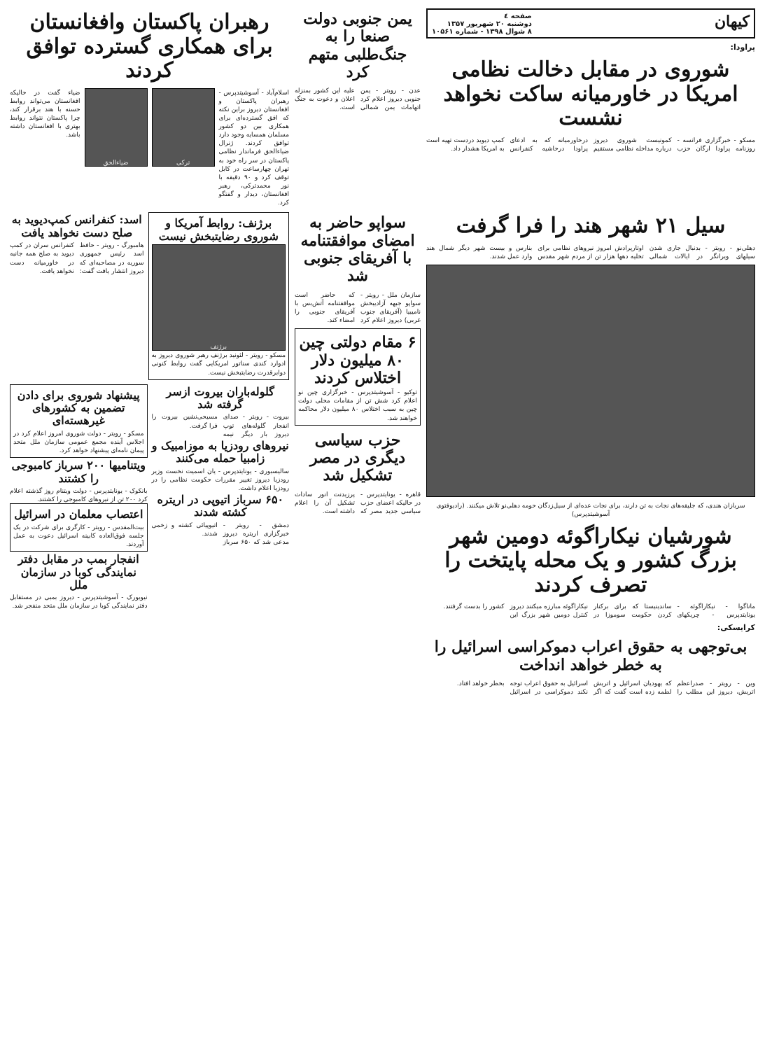رهبران پاکستان وافغانستان برای همکاری گسترده توافق کردند
اسلام‌آباد - آسوشیتدپرس - رهبران پاکستان و افغانستان دیروز براین نکته که افق گسترده‌ای برای همکاری بین دو کشور مسلمان همسایه وجود دارد توافق کردند. ژنرال ضیاءالحق فرماندار نظامی پاکستان در سر راه خود به تهران چهارساعت در کابل توقف کرد و ۹۰ دقیقه با نور محمدترکی، رهبر افغانستان، دیدار و گفتگو کرد.
ترکی ضیاءالحق
ضیاء گفت در حالیکه افغانستان می‌تواند روابط حسنه با هند برقرار کند، چرا پاکستان نتواند روابط بهتری با افغانستان داشته باشد.
یمن جنوبی دولت صنعا را به جنگ‌طلبی متهم کرد
عدن - رویتر - یمن جنوبی دیروز اعلام کرد اتهامات یمن شمالی علیه این کشور بمنزله اعلان و دعوت به جنگ است.
کیهان صفحه ٤
دوشنبه ۲۰ شهریور ۱۳۵۷
۸ شوال ۱۳۹۸ - شماره ۱۰۵۶۱
پراودا:
شوروی در مقابل دخالت نظامی امریکا در خاورمیانه ساکت نخواهد نشست
مسکو - خبرگزاری فرانسه - روزنامه پراودا ارگان حزب کمونیست شوروی دیروز درباره مداخله نظامی مستقیم درخاورمیانه که به ادعای پراودا درحاشیه کنفرانس کمپ دیوید دردست تهیه است به امریکا هشدار داد.
برژنف: روابط آمریکا و شوروی رضایتبخش نیست
برژنف
مسکو - رویتر - لئونید برژنف رهبر شوروی دیروز به ادوارد کندی سناتور امریکایی گفت روابط کنونی دوابرقدرت رضایتبخش نیست.
اسد: کنفرانس کمپ‌دیوید به صلح دست نخواهد یافت
هامبورگ - رویتر - حافظ اسد رئیس جمهوری سوریه در مصاحبه‌ای که دیروز انتشار یافت گفت: کنفرانس سران در کمپ دیوید به صلح همه جانبه در خاورمیانه دست نخواهد یافت.
گلوله‌باران بیروت ازسر گرفته شد
بیروت - رویتر - صدای انفجار گلوله‌های توپ دیروز بار دیگر نیمه مسیحی‌نشین بیروت را فرا گرفت.
نیروهای رودزیا به موزامبیک و زامبیا حمله می‌کنند
سالیسبوری - یونایتدپرس - یان اسمیت نخست وزیر رودزیا دیروز تغییر مقررات حکومت نظامی را در رودزیا اعلام داشت.
۶۵۰ سرباز اتیوپی در اریتره کشته شدند
دمشق - رویتر - خبرگزاری اریتره دیروز مدعی شد که ۶۵۰ سرباز اتیوپیائی کشته و زخمی شدند.
پیشنهاد شوروی برای دادن تضمین به کشورهای غیرهسته‌ای
مسکو - رویتر - دولت شوروی امروز اعلام کرد در اجلاس آینده مجمع عمومی سازمان ملل متحد پیمان نامه‌ای پیشنهاد خواهد کرد.
ویتنامیها ۲۰۰ سرباز کامبوجی را کشتند
بانکوک - یونایتدپرس - دولت ویتنام روز گذشته اعلام کرد ۲۰۰ تن از نیروهای کامبوجی را کشتند.
اعتصاب معلمان در اسرائیل
بیت‌المقدس - رویتر - کارگری برای شرکت در یک جلسه فوق‌العاده کابینه اسرائیل دعوت به عمل آوردند.
انفجار بمب در مقابل دفتر نمایندگی کوبا در سازمان ملل
نیویورک - آسوشیتدپرس - دیروز بمبی در مستقابل دفتر نمایندگی کوبا در سازمان ملل متحد منفجر شد.
سواپو حاضر به امضای موافقتنامه با آفریقای جنوبی شد
سازمان ملل - رویتر - سواپو جبهه آزادیبخش نامیبیا (آفریقای جنوب غربی) دیروز اعلام کرد که حاضر است موافقتنامه آتش‌بس با آفریقای جنوبی را امضاء کند.
۶ مقام دولتی چین ۸۰ میلیون دلار اختلاس کردند
توکیو - آسوشیتدپرس - خبرگزاری چین نو اعلام کرد شش تن از مقامات محلی دولت چین به سبب اختلاس ۸۰ میلیون دلار محاکمه خواهند شد.
حزب سیاسی دیگری در مصر تشکیل شد
قاهره - یونایتدپرس - در حالیکه اعضای حزب سیاسی جدید مصر که پرزیدنت انور سادات تشکیل آن را اعلام داشته است.
سیل ۲۱ شهر هند را فرا گرفت
دهلی‌نو - رویتر - بدنبال جاری شدن سیلهای ویرانگر در ایالات شمالی اوتارپرادش امروز نیروهای نظامی برای تخلیه دهها هزار تن از مردم شهر مقدس بنارس و بیست شهر دیگر شمال هند وارد عمل شدند.
سربازان هندی، که جلیقه‌های نجات به تن دارند، برای نجات عده‌ای از سیل‌زدگان حومه دهلی‌نو تلاش میکنند. (رادیوفتوی آسوشیتدپرس)
شورشیان نیکاراگوئه دومین شهر بزرگ کشور و یک محله پایتخت را تصرف کردند
ماناگوا - نیکاراگوئه - یونایتدپرس - چریکهای ساندینیستا که برای برکنار کردن حکومت سوموزا در نیکاراگوئه مبارزه میکنند دیروز کنترل دومین شهر بزرگ این کشور را بدست گرفتند.
کرایسکی:
بی‌توجهی به حقوق اعراب دموکراسی اسرائیل را به خطر خواهد انداخت
وین - رویتر - صدراعظم اتریش، دیروز این مطلب را که یهودیان اسرائیل و اتریش لطمه زده است گفت که اگر اسرائیل به حقوق اعراب توجه نکند دموکراسی در اسرائیل بخطر خواهد افتاد.